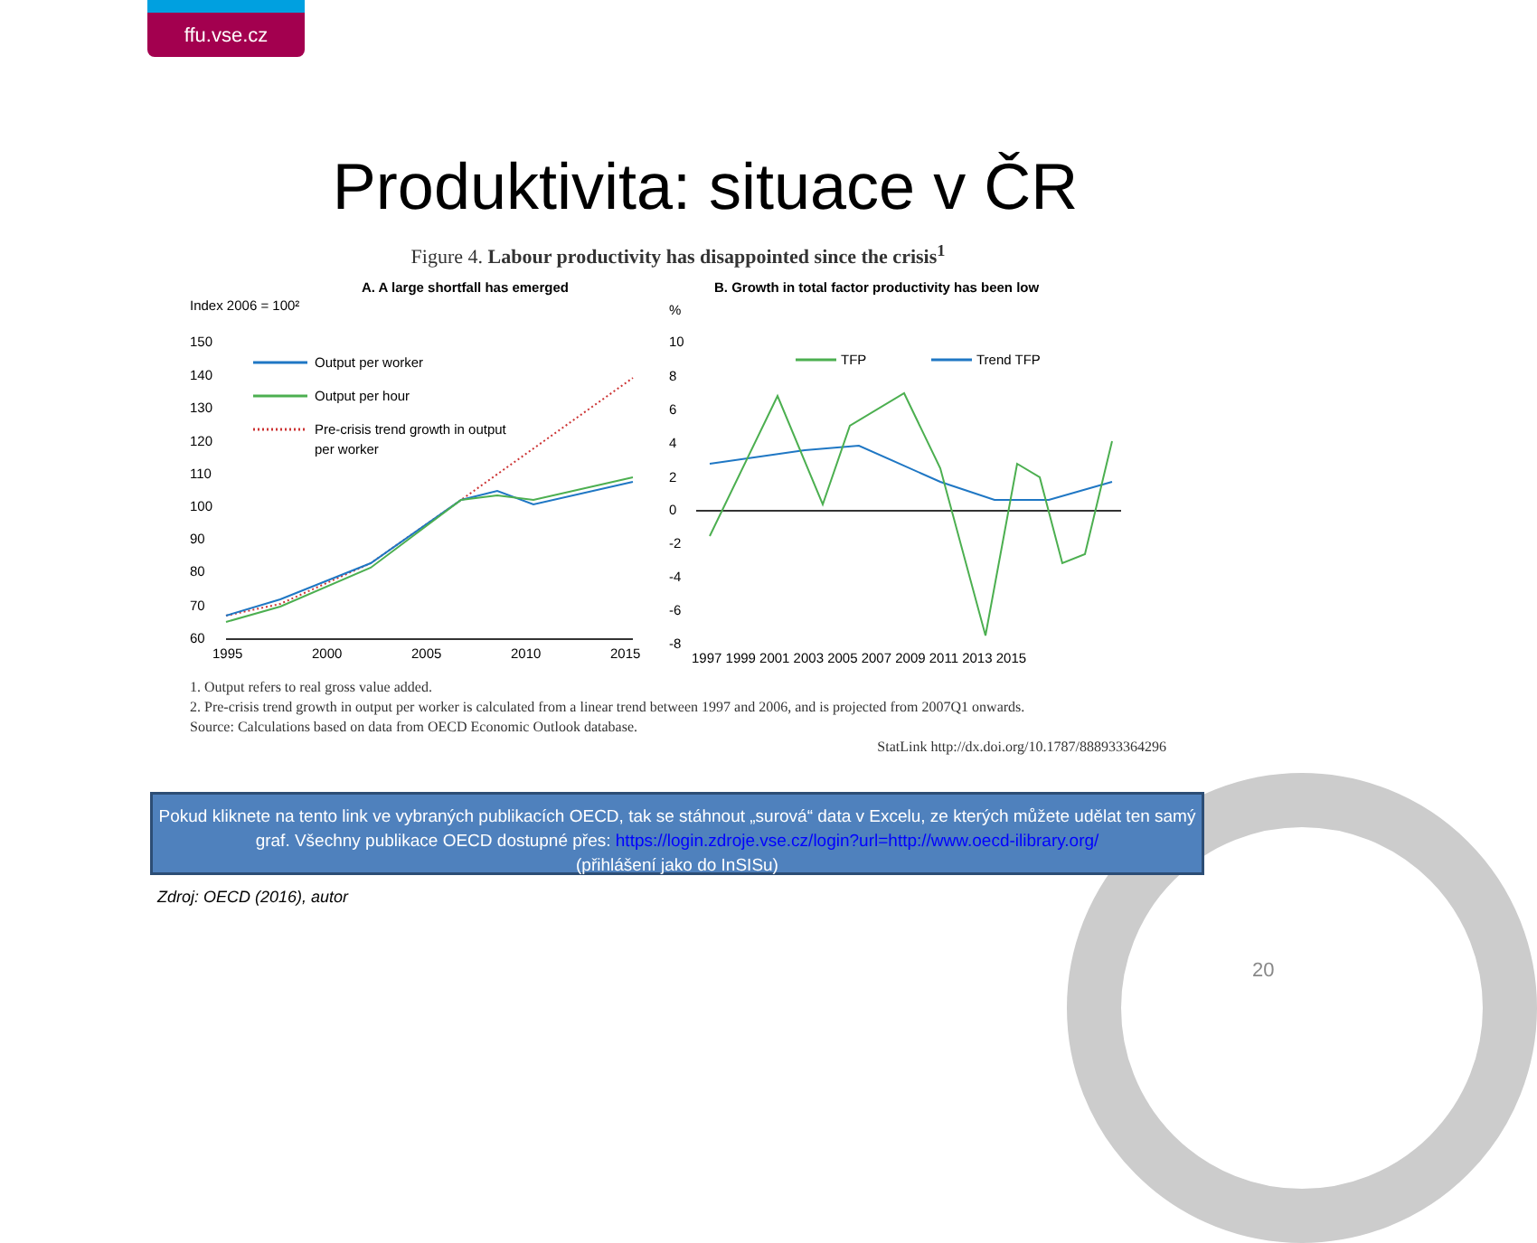ffu.vse.cz
Produktivita: situace v ČR
Figure 4. Labour productivity has disappointed since the crisis<sup>1</sup>
A. A large shortfall has emerged
Index 2006 = 100²
150
140
130
120
110
100
90
80
70
60
1995
2000
2005
2010
2015
Output per worker
Output per hour
Pre-crisis trend growth in output
per worker
B. Growth in total factor productivity has been low
%
10
8
6
4
2
0
-2
-4
-6
-8
1997 1999 2001 2003 2005 2007 2009 2011 2013 2015
TFP
Trend TFP
1. Output refers to real gross value added.
2. Pre-crisis trend growth in output per worker is calculated from a linear trend between 1997 and 2006, and is projected from 2007Q1 onwards.
Source: Calculations based on data from OECD Economic Outlook database.
StatLink http://dx.doi.org/10.1787/888933364296
Pokud kliknete na tento link ve vybraných publikacích OECD, tak se stáhnout „surová“ data v Excelu, ze kterých můžete udělat ten samý graf. Všechny publikace OECD dostupné přes: https://login.zdroje.vse.cz/login?url=http://www.oecd-ilibrary.org/
(přihlášení jako do InSISu)
Zdroj: OECD (2016), autor
20